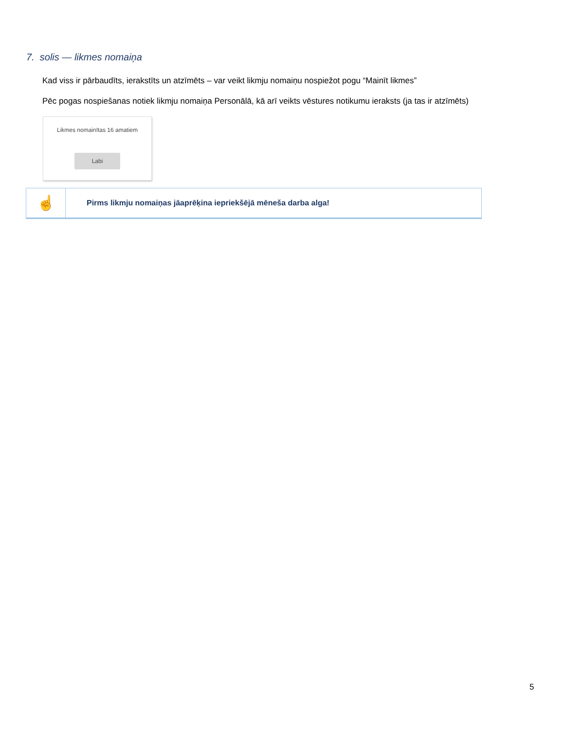7. solis — likmes nomaiņa
Kad viss ir pārbaudīts, ierakstīts un atzīmēts – var veikt likmju nomaiņu nospiežot pogu “Mainīt likmes”
Pēc pogas nospiešanas notiek likmju nomaiņa Personālā, kā arī veikts vēstures notikumu ieraksts (ja tas ir atzīmēts)
Likmes nomainītas 16 amatiem
Labi
☝
Pirms likmju nomaiņas jāaprēķina iepriekšējā mēneša darba alga!
5